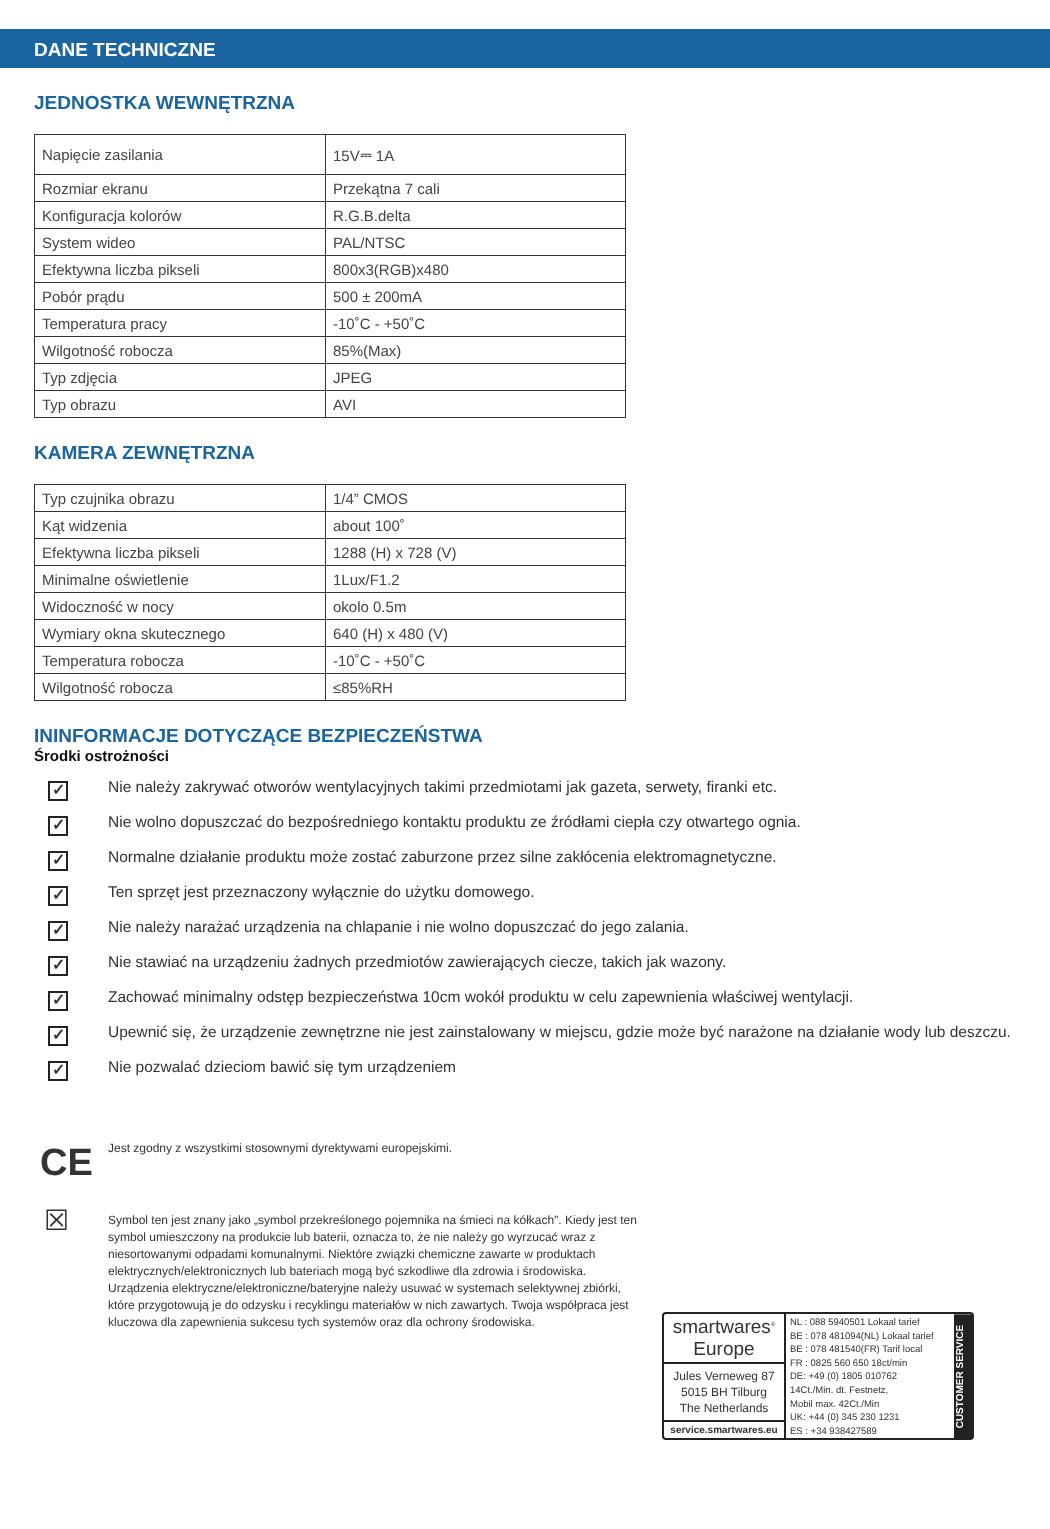DANE TECHNICZNE
JEDNOSTKA WEWNĘTRZNA
| Napięcie zasilania | 15V⎓ 1A |
| Rozmiar ekranu | Przekątna 7 cali |
| Konfiguracja kolorów | R.G.B.delta |
| System wideo | PAL/NTSC |
| Efektywna liczba pikseli | 800x3(RGB)x480 |
| Pobór prądu | 500 ± 200mA |
| Temperatura pracy | -10˚C - +50˚C |
| Wilgotność robocza | 85%(Max) |
| Typ zdjęcia | JPEG |
| Typ obrazu | AVI |
KAMERA ZEWNĘTRZNA
| Typ czujnika obrazu | 1/4” CMOS |
| Kąt widzenia | about 100˚ |
| Efektywna liczba pikseli | 1288 (H) x 728 (V) |
| Minimalne oświetlenie | 1Lux/F1.2 |
| Widoczność w nocy | okolo 0.5m |
| Wymiary okna skutecznego | 640 (H) x 480 (V) |
| Temperatura robocza | -10˚C - +50˚C |
| Wilgotność robocza | ≤85%RH |
ININFORMACJE DOTYCZĄCE BEZPIECZEŃSTWA
Środki ostrożności
✓ Nie należy zakrywać otworów wentylacyjnych takimi przedmiotami jak gazeta, serwety, firanki etc.
✓ Nie wolno dopuszczać do bezpośredniego kontaktu produktu ze źródłami ciepła czy otwartego ognia.
✓ Normalne działanie produktu może zostać zaburzone przez silne zakłócenia elektromagnetyczne.
✓ Ten sprzęt jest przeznaczony wyłącznie do użytku domowego.
✓ Nie należy narażać urządzenia na chlapanie i nie wolno dopuszczać do jego zalania.
✓ Nie stawiać na urządzeniu żadnych przedmiotów zawierających ciecze, takich jak wazony.
✓ Zachować minimalny odstęp bezpieczeństwa 10cm wokół produktu w celu zapewnienia właściwej wentylacji.
✓ Upewnić się, że urządzenie zewnętrzne nie jest zainstalowany w miejscu, gdzie może być narażone na działanie wody lub deszczu.
✓ Nie pozwalać dzieciom bawić się tym urządzeniem
CE
Jest zgodny z wszystkimi stosownymi dyrektywami europejskimi.
☒
Symbol ten jest znany jako „symbol przekreślonego pojemnika na śmieci na kółkach”. Kiedy jest ten symbol umieszczony na produkcie lub baterii, oznacza to, że nie należy go wyrzucać wraz z niesortowanymi odpadami komunalnymi. Niektóre związki chemiczne zawarte w produktach elektrycznych/elektronicznych lub bateriach mogą być szkodliwe dla zdrowia i środowiska. Urządzenia elektryczne/elektroniczne/bateryjne należy usuwać w systemach selektywnej zbiórki, które przygotowują je do odzysku i recyklingu materiałów w nich zawartych. Twoja współpraca jest kluczowa dla zapewnienia sukcesu tych systemów oraz dla ochrony środowiska.
smartwares<sup>®</sup>
Europe
Jules Verneweg 87
5015 BH Tilburg
The Netherlands
service.smartwares.eu
NL : 088 5940501 Lokaal tarief
BE : 078 481094(NL) Lokaal tarief
BE : 078 481540(FR) Tarif local
FR : 0825 560 650 18ct/min
DE: +49 (0) 1805 010762
14Ct./Min. dt. Festnetz,
Mobil max. 42Ct./Min
UK: +44 (0) 345 230 1231
ES : +34 938427589
CUSTOMER SERVICE